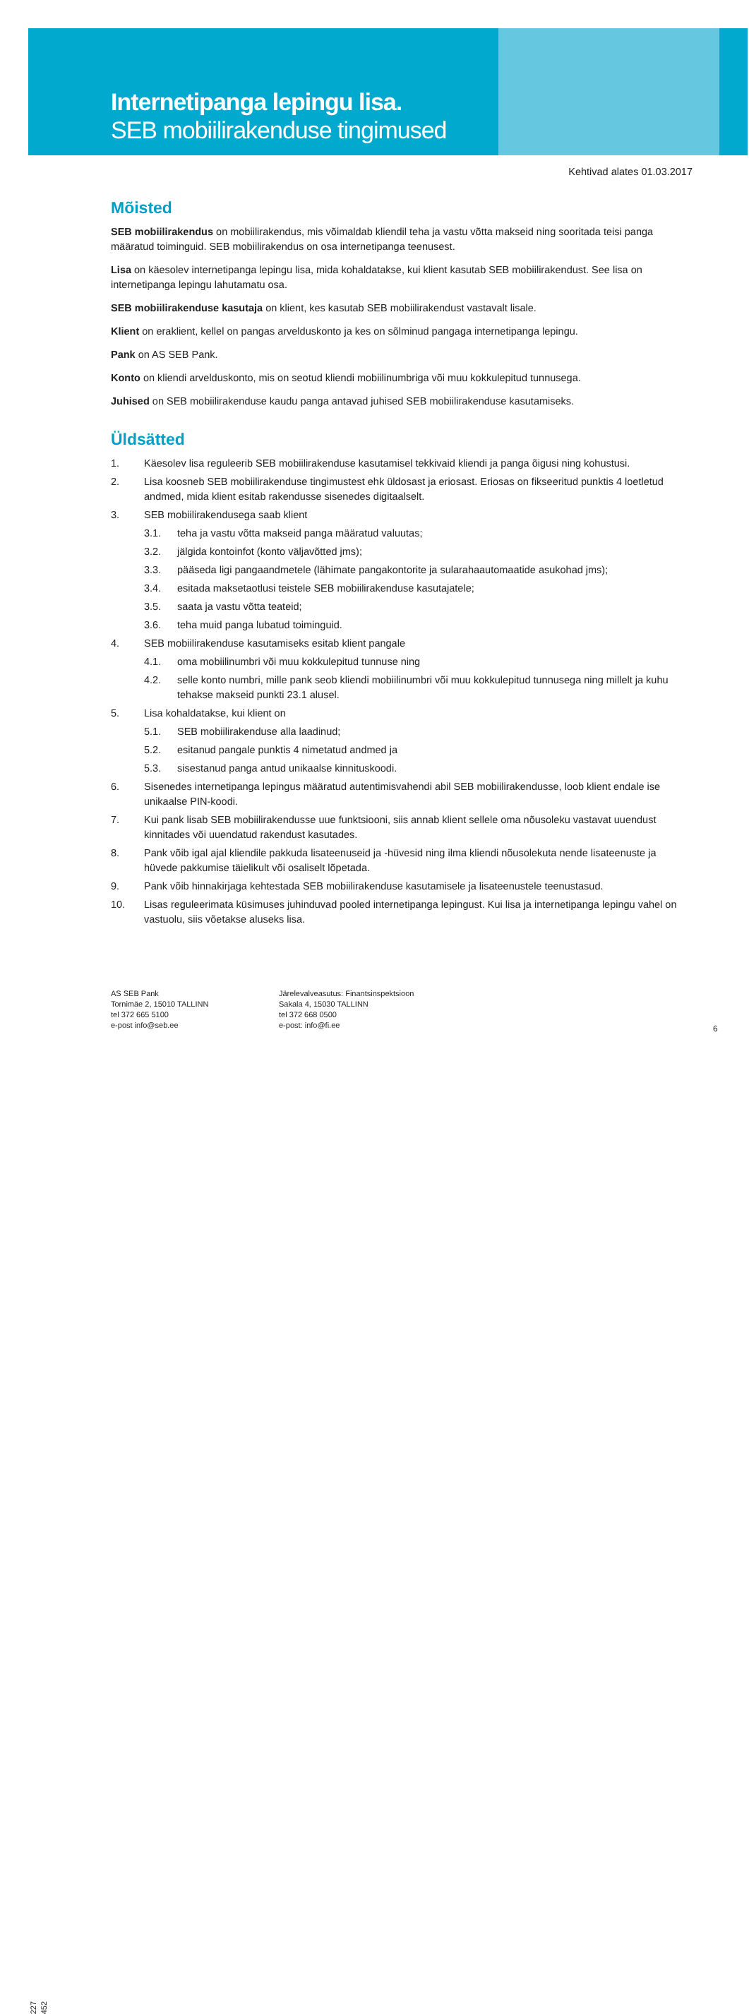Internetipanga lepingu lisa.
SEB mobiilirakenduse tingimused
Kehtivad alates 01.03.2017
Mõisted
SEB mobiilirakendus on mobiilirakendus, mis võimaldab kliendil teha ja vastu võtta makseid ning sooritada teisi panga määratud toiminguid. SEB mobiilirakendus on osa internetipanga teenusest.
Lisa on käesolev internetipanga lepingu lisa, mida kohaldatakse, kui klient kasutab SEB mobiilirakendust. See lisa on internetipanga lepingu lahutamatu osa.
SEB mobiilirakenduse kasutaja on klient, kes kasutab SEB mobiilirakendust vastavalt lisale.
Klient on eraklient, kellel on pangas arvelduskonto ja kes on sõlminud pangaga internetipanga lepingu.
Pank on AS SEB Pank.
Konto on kliendi arvelduskonto, mis on seotud kliendi mobiilinumbriga või muu kokkulepitud tunnusega.
Juhised on SEB mobiilirakenduse kaudu panga antavad juhised SEB mobiilirakenduse kasutamiseks.
Üldsätted
1. Käesolev lisa reguleerib SEB mobiilirakenduse kasutamisel tekkivaid kliendi ja panga õigusi ning kohustusi.
2. Lisa koosneb SEB mobiilirakenduse tingimustest ehk üldosast ja eriosast. Eriosas on fikseeritud punktis 4 loetletud andmed, mida klient esitab rakendusse sisenedes digitaalselt.
3. SEB mobiilirakendusega saab klient
3.1. teha ja vastu võtta makseid panga määratud valuutas;
3.2. jälgida kontoinfot (konto väljavõtted jms);
3.3. pääseda ligi pangaandmetele (lähimate pangakontorite ja sularahaautomaatide asukohad jms);
3.4. esitada maksetaotlusi teistele SEB mobiilirakenduse kasutajatele;
3.5. saata ja vastu võtta teateid;
3.6. teha muid panga lubatud toiminguid.
4. SEB mobiilirakenduse kasutamiseks esitab klient pangale
4.1. oma mobiilinumbri või muu kokkulepitud tunnuse ning
4.2. selle konto numbri, mille pank seob kliendi mobiilinumbri või muu kokkulepitud tunnusega ning millelt ja kuhu tehakse makseid punkti 23.1 alusel.
5. Lisa kohaldatakse, kui klient on
5.1. SEB mobiilirakenduse alla laadinud;
5.2. esitanud pangale punktis 4 nimetatud andmed ja
5.3. sisestanud panga antud unikaalse kinnituskoodi.
6. Sisenedes internetipanga lepingus määratud autentimisvahendi abil SEB mobiilirakendusse, loob klient endale ise unikaalse PIN-koodi.
7. Kui pank lisab SEB mobiilirakendusse uue funktsiooni, siis annab klient sellele oma nõusoleku vastavat uuendust kinnitades või uuendatud rakendust kasutades.
8. Pank võib igal ajal kliendile pakkuda lisateenuseid ja -hüvesid ning ilma kliendi nõusolekuta nende lisateenuste ja hüvede pakkumise täielikult või osaliselt lõpetada.
9. Pank võib hinnakirjaga kehtestada SEB mobiilirakenduse kasutamisele ja lisateenustele teenustasud.
10. Lisas reguleerimata küsimuses juhinduvad pooled internetipanga lepingust. Kui lisa ja internetipanga lepingu vahel on vastuolu, siis võetakse aluseks lisa.
227 452
AS SEB Pank
Tornimäe 2, 15010 TALLINN
tel 372 665 5100
e-post info@seb.ee
Järelevalveasutus: Finantsinspektsioon
Sakala 4, 15030 TALLINN
tel 372 668 0500
e-post: info@fi.ee
6